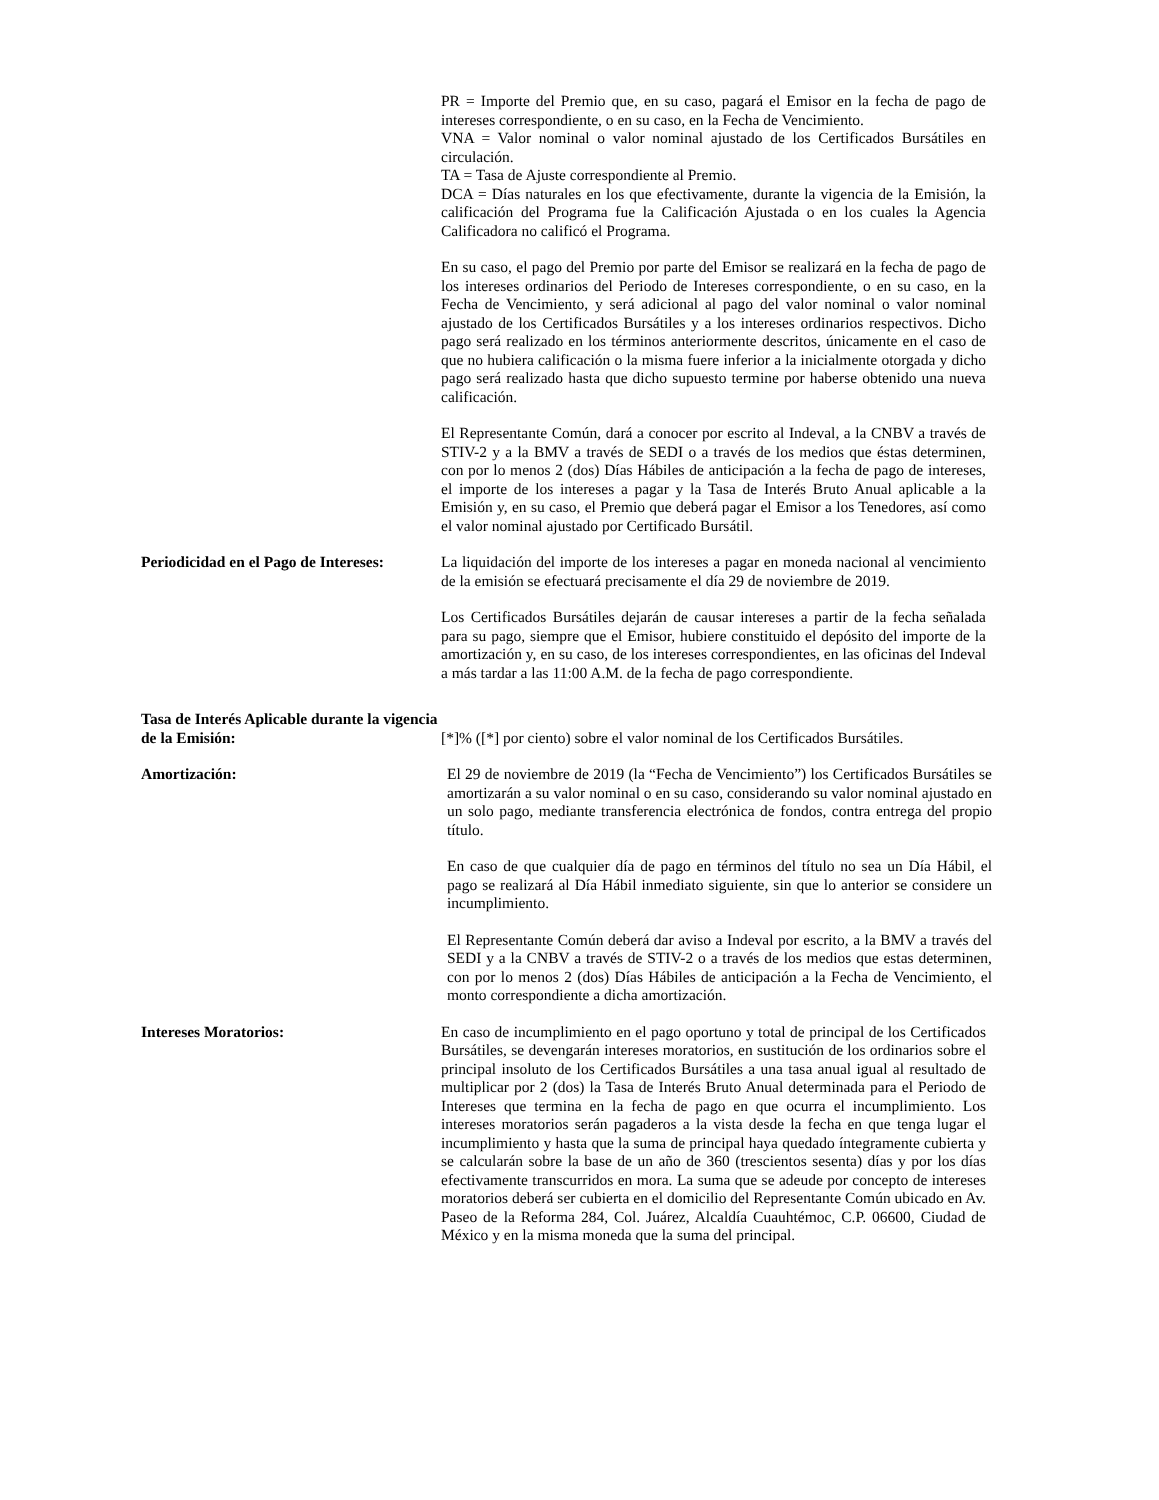PR = Importe del Premio que, en su caso, pagará el Emisor en la fecha de pago de intereses correspondiente, o en su caso, en la Fecha de Vencimiento.
VNA = Valor nominal o valor nominal ajustado de los Certificados Bursátiles en circulación.
TA = Tasa de Ajuste correspondiente al Premio.
DCA = Días naturales en los que efectivamente, durante la vigencia de la Emisión, la calificación del Programa fue la Calificación Ajustada o en los cuales la Agencia Calificadora no calificó el Programa.
En su caso, el pago del Premio por parte del Emisor se realizará en la fecha de pago de los intereses ordinarios del Periodo de Intereses correspondiente, o en su caso, en la Fecha de Vencimiento, y será adicional al pago del valor nominal o valor nominal ajustado de los Certificados Bursátiles y a los intereses ordinarios respectivos. Dicho pago será realizado en los términos anteriormente descritos, únicamente en el caso de que no hubiera calificación o la misma fuere inferior a la inicialmente otorgada y dicho pago será realizado hasta que dicho supuesto termine por haberse obtenido una nueva calificación.
El Representante Común, dará a conocer por escrito al Indeval, a la CNBV a través de STIV-2 y a la BMV a través de SEDI o a través de los medios que éstas determinen, con por lo menos 2 (dos) Días Hábiles de anticipación a la fecha de pago de intereses, el importe de los intereses a pagar y la Tasa de Interés Bruto Anual aplicable a la Emisión y, en su caso, el Premio que deberá pagar el Emisor a los Tenedores, así como el valor nominal ajustado por Certificado Bursátil.
Periodicidad en el Pago de Intereses:
La liquidación del importe de los intereses a pagar en moneda nacional al vencimiento de la emisión se efectuará precisamente el día 29 de noviembre de 2019.
Los Certificados Bursátiles dejarán de causar intereses a partir de la fecha señalada para su pago, siempre que el Emisor, hubiere constituido el depósito del importe de la amortización y, en su caso, de los intereses correspondientes, en las oficinas del Indeval a más tardar a las 11:00 A.M. de la fecha de pago correspondiente.
Tasa de Interés Aplicable durante la vigencia de la Emisión:
[*]% ([*] por ciento) sobre el valor nominal de los Certificados Bursátiles.
Amortización: El 29 de noviembre de 2019 (la “Fecha de Vencimiento”) los Certificados Bursátiles se amortizarán a su valor nominal o en su caso, considerando su valor nominal ajustado en un solo pago, mediante transferencia electrónica de fondos, contra entrega del propio título.
En caso de que cualquier día de pago en términos del título no sea un Día Hábil, el pago se realizará al Día Hábil inmediato siguiente, sin que lo anterior se considere un incumplimiento.
El Representante Común deberá dar aviso a Indeval por escrito, a la BMV a través del SEDI y a la CNBV a través de STIV-2 o a través de los medios que estas determinen, con por lo menos 2 (dos) Días Hábiles de anticipación a la Fecha de Vencimiento, el monto correspondiente a dicha amortización.
Intereses Moratorios: En caso de incumplimiento en el pago oportuno y total de principal de los Certificados Bursátiles, se devengarán intereses moratorios, en sustitución de los ordinarios sobre el principal insoluto de los Certificados Bursátiles a una tasa anual igual al resultado de multiplicar por 2 (dos) la Tasa de Interés Bruto Anual determinada para el Periodo de Intereses que termina en la fecha de pago en que ocurra el incumplimiento. Los intereses moratorios serán pagaderos a la vista desde la fecha en que tenga lugar el incumplimiento y hasta que la suma de principal haya quedado íntegramente cubierta y se calcularán sobre la base de un año de 360 (trescientos sesenta) días y por los días efectivamente transcurridos en mora. La suma que se adeude por concepto de intereses moratorios deberá ser cubierta en el domicilio del Representante Común ubicado en Av. Paseo de la Reforma 284, Col. Juárez, Alcaldía Cuauhtémoc, C.P. 06600, Ciudad de México y en la misma moneda que la suma del principal.